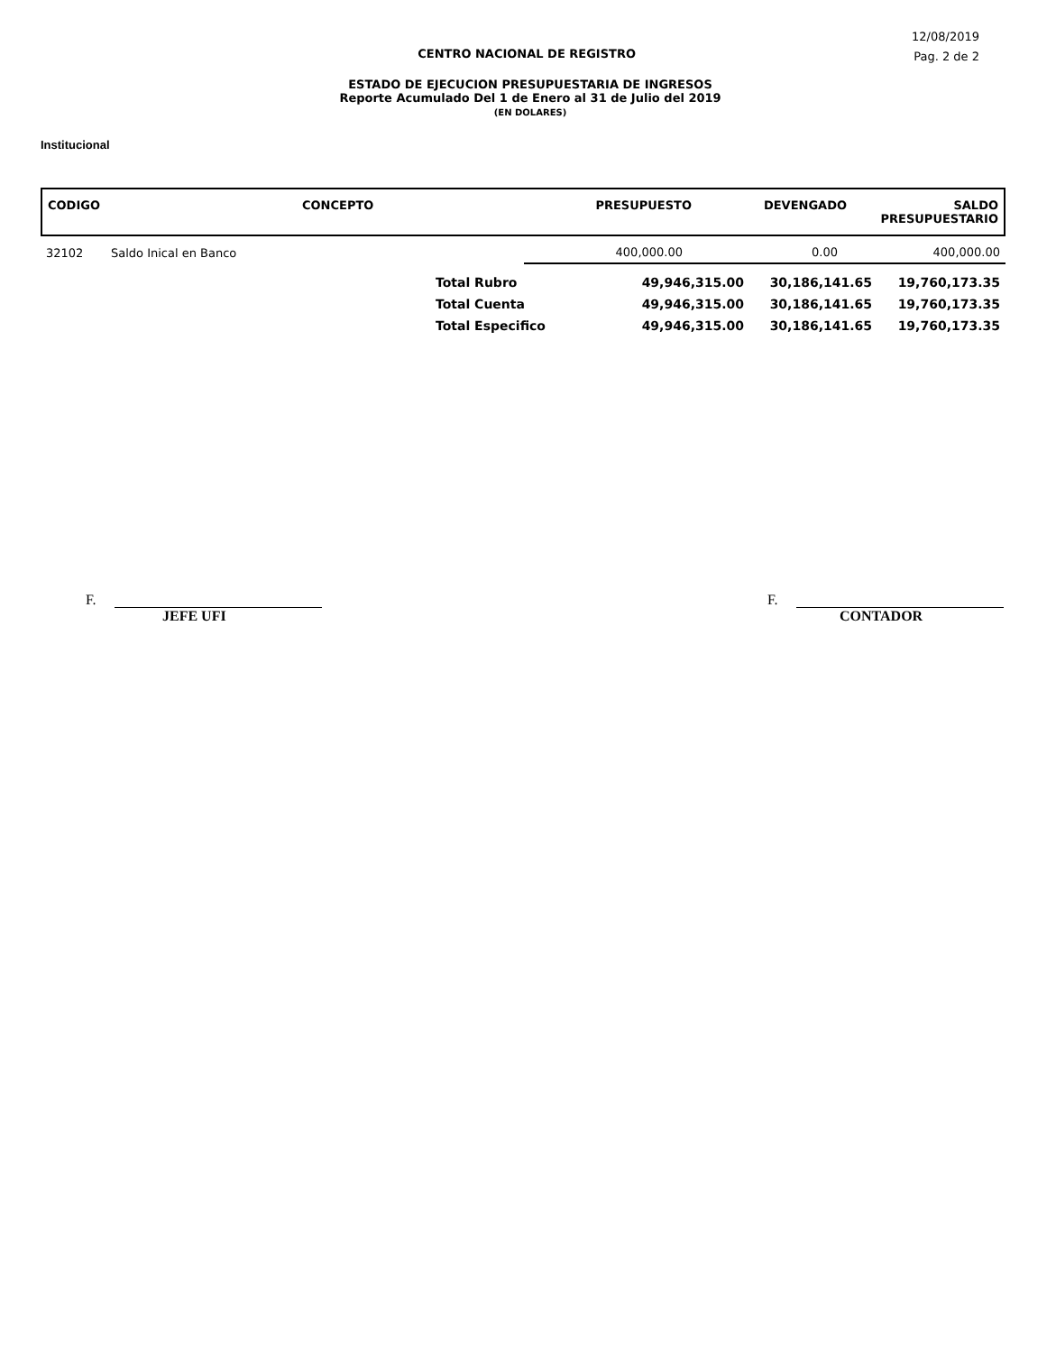12/08/2019
CENTRO NACIONAL DE REGISTRO
Pag. 2 de 2
ESTADO DE EJECUCION PRESUPUESTARIA DE INGRESOS
Reporte Acumulado Del 1 de Enero al 31 de Julio del 2019
(EN DOLARES)
Institucional
| CODIGO | CONCEPTO | PRESUPUESTO | DEVENGADO | SALDO PRESUPUESTARIO |
| --- | --- | --- | --- | --- |
| 32102 | Saldo Inical en Banco | | 400,000.00 | 0.00 | 400,000.00 |
| | Total Rubro | 49,946,315.00 | 30,186,141.65 | 19,760,173.35 |
| | Total Cuenta | 49,946,315.00 | 30,186,141.65 | 19,760,173.35 |
| | Total Especifico | 49,946,315.00 | 30,186,141.65 | 19,760,173.35 |
F.
JEFE UFI
F.
CONTADOR